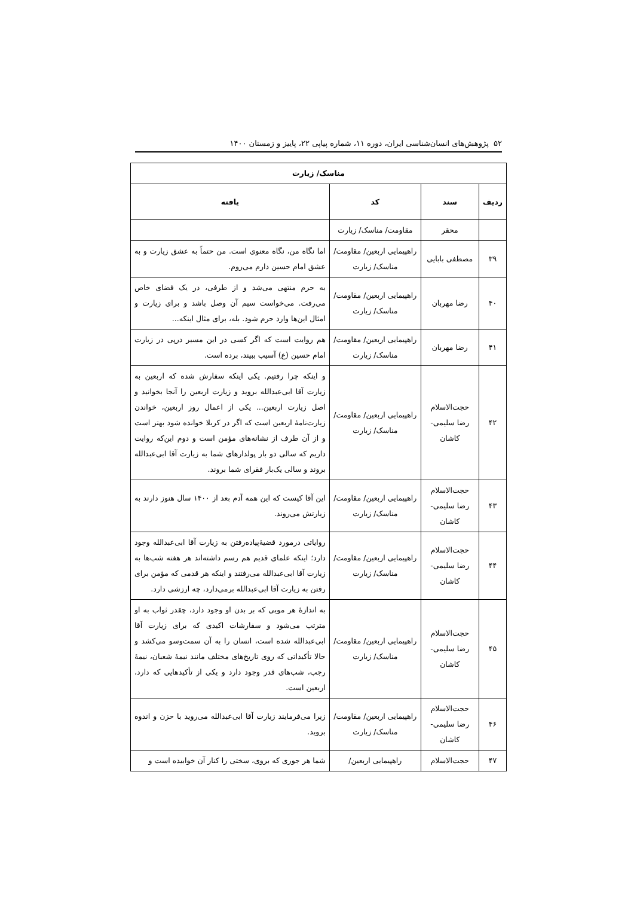۵۲ پژوهش‌های انسان‌شناسی ایران، دوره ۱۱، شماره پیاپی ۲۲، پاییز و زمستان ۱۴۰۰
| مناسک/ زیارت | | | |
| --- | --- | --- | --- |
| ردیف | سند | کد | یافته |
| | محقر | مقاومت/ مناسک/ زیارت | |
| ۳۹ | مصطفی بابایی | راهپیمایی اربعین/ مقاومت/ مناسک/ زیارت | اما نگاه من، نگاه معنوی است. من حتماً به عشق زیارت و به عشق امام حسین دارم می‌روم. |
| ۴۰ | رضا مهربان | راهپیمایی اربعین/ مقاومت/ مناسک/ زیارت | به حرم منتهی می‌شد و از طرفی، در یک فضای خاص می‌رفت. می‌خواست سیم آن وصل باشد و برای زیارت و امثال این‌ها وارد حرم شود. بله، برای مثال اینکه... |
| ۴۱ | رضا مهربان | راهپیمایی اربعین/ مقاومت/ مناسک/ زیارت | هم روایت است که اگر کسی در این مسیر درپی در زیارت امام حسین (ع) آسیب ببیند، برده است. |
| ۴۲ | حجت‌الاسلام رضا سلیمی- کاشان | راهپیمایی اربعین/ مقاومت/ مناسک/ زیارت | و اینکه چرا رفتیم. یکی اینکه سفارش شده که اربعین به زیارت آقا ابی‌عبدالله بروید و زیارت اربعین را آنجا بخوانید و اصل زیارت اربعین... یکی از اعمال روز اربعین، خواندن زیارت‌نامهٔ اربعین است که اگر در کربلا خوانده شود بهتر است و از آن طرف از نشانه‌های مؤمن است و دوم این‌که روایت داریم که سالی دو بار پولدارهای شما به زیارت آقا ابی‌عبدالله بروند و سالی یک‌بار فقرای شما بروند. |
| ۴۳ | حجت‌الاسلام رضا سلیمی- کاشان | راهپیمایی اربعین/ مقاومت/ مناسک/ زیارت | این آقا کیست که این همه آدم بعد از ۱۴۰۰ سال هنوز دارند به زیارتش می‌روند. |
| ۴۴ | حجت‌الاسلام رضا سلیمی- کاشان | راهپیمایی اربعین/ مقاومت/ مناسک/ زیارت | روایاتی درمورد قضیهٔ‌پیاده‌رفتن به زیارت آقا ابی‌عبدالله وجود دارد؛ اینکه علمای قدیم هم رسم داشته‌اند هر هفته شب‌ها به زیارت آقا ابی‌عبدالله می‌رفتند و اینکه هر قدمی که مؤمن برای رفتن به زیارت آقا ابی‌عبدالله برمی‌دارد، چه ارزشی دارد. |
| ۴۵ | حجت‌الاسلام رضا سلیمی- کاشان | راهپیمایی اربعین/ مقاومت/ مناسک/ زیارت | به اندازهٔ هر مویی که بر بدن او وجود دارد، چقدر ثواب به او مترتب می‌شود و سفارشات اکیدی که برای زیارت آقا ابی‌عبدالله شده است، انسان را به آن سمت‌وسو می‌کشد و حالا تأکیداتی که روی تاریخ‌های مختلف مانند نیمهٔ شعبان، نیمهٔ رجب، شب‌های قدر وجود دارد و یکی از تأکیدهایی که دارد، اربعین است. |
| ۴۶ | حجت‌الاسلام رضا سلیمی- کاشان | راهپیمایی اربعین/ مقاومت/ مناسک/ زیارت | زیرا می‌فرمایند زیارت آقا ابی‌عبدالله می‌روید با حزن و اندوه بروید. |
| ۴۷ | حجت‌الاسلام | راهپیمایی اربعین/ | شما هر جوری که بروی، سختی را کنار آن خوابیده است و |